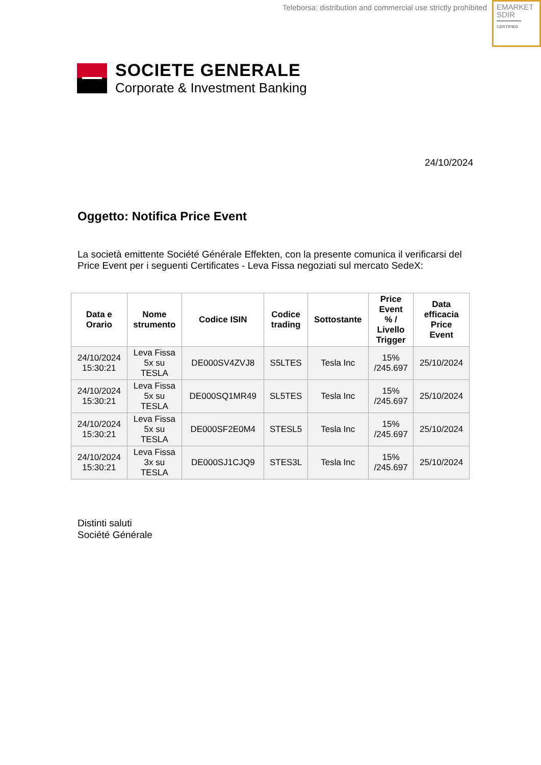Teleborsa: distribution and commercial use strictly prohibited
EMARKET
SDIR
CERTIFIED
SOCIETE GENERALE
Corporate & Investment Banking
24/10/2024
Oggetto: Notifica Price Event
La società emittente Société Générale Effekten, con la presente comunica il verificarsi del Price Event per i seguenti Certificates - Leva Fissa negoziati sul mercato SedeX:
| Data e Orario | Nome strumento | Codice ISIN | Codice trading | Sottostante | Price Event % / Livello Trigger | Data efficacia Price Event |
| --- | --- | --- | --- | --- | --- | --- |
| 24/10/2024 15:30:21 | Leva Fissa 5x su TESLA | DE000SV4ZVJ8 | S5LTES | Tesla Inc | 15% /245.697 | 25/10/2024 |
| 24/10/2024 15:30:21 | Leva Fissa 5x su TESLA | DE000SQ1MR49 | SL5TES | Tesla Inc | 15% /245.697 | 25/10/2024 |
| 24/10/2024 15:30:21 | Leva Fissa 5x su TESLA | DE000SF2E0M4 | STESL5 | Tesla Inc | 15% /245.697 | 25/10/2024 |
| 24/10/2024 15:30:21 | Leva Fissa 3x su TESLA | DE000SJ1CJQ9 | STES3L | Tesla Inc | 15% /245.697 | 25/10/2024 |
Distinti saluti
Société Générale